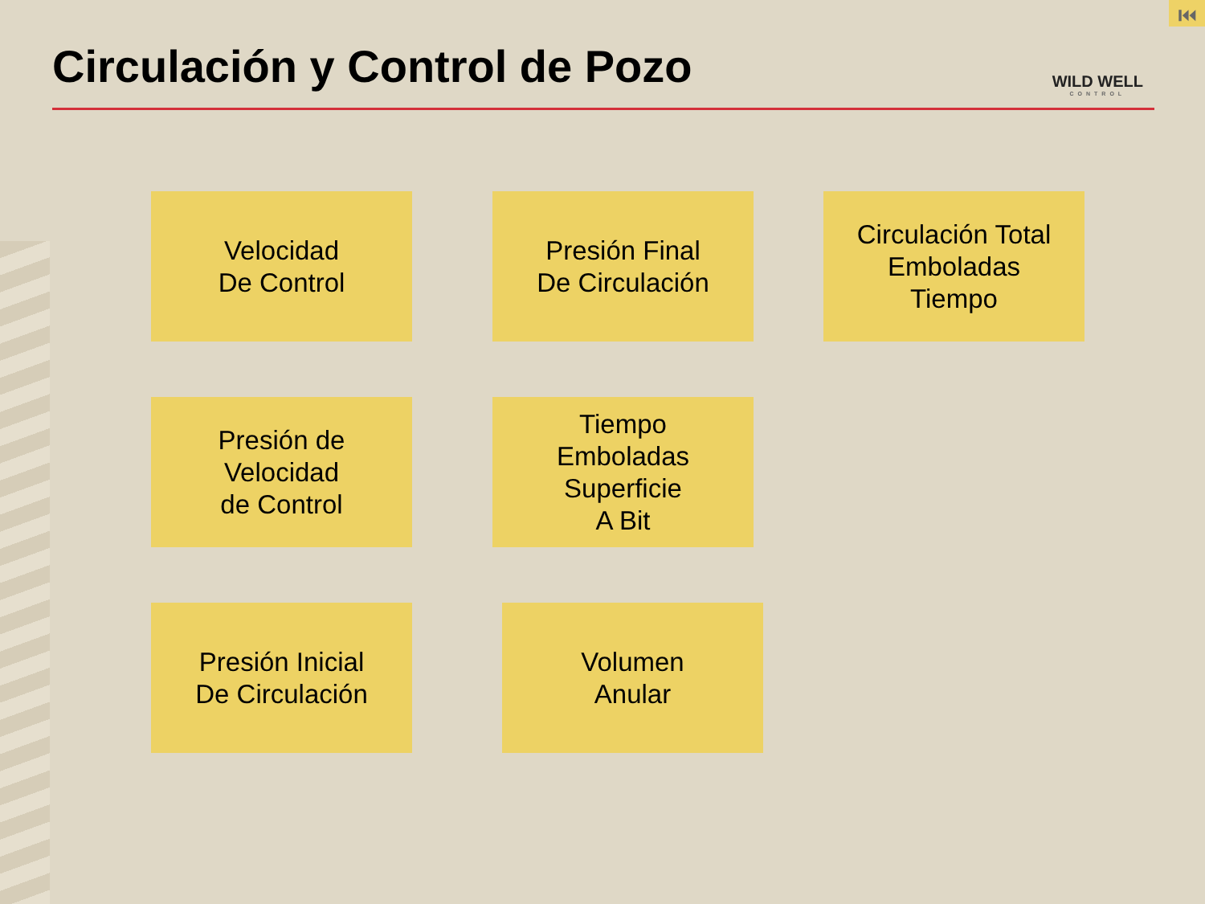⏮
Circulación y Control de Pozo
WILD WELL
CONTROL
Velocidad
De Control
Presión Final
De Circulación
Circulación Total
Emboladas
Tiempo
Presión de
Velocidad
de Control
Tiempo
Emboladas
Superficie
A Bit
Presión Inicial
De Circulación
Volumen
Anular